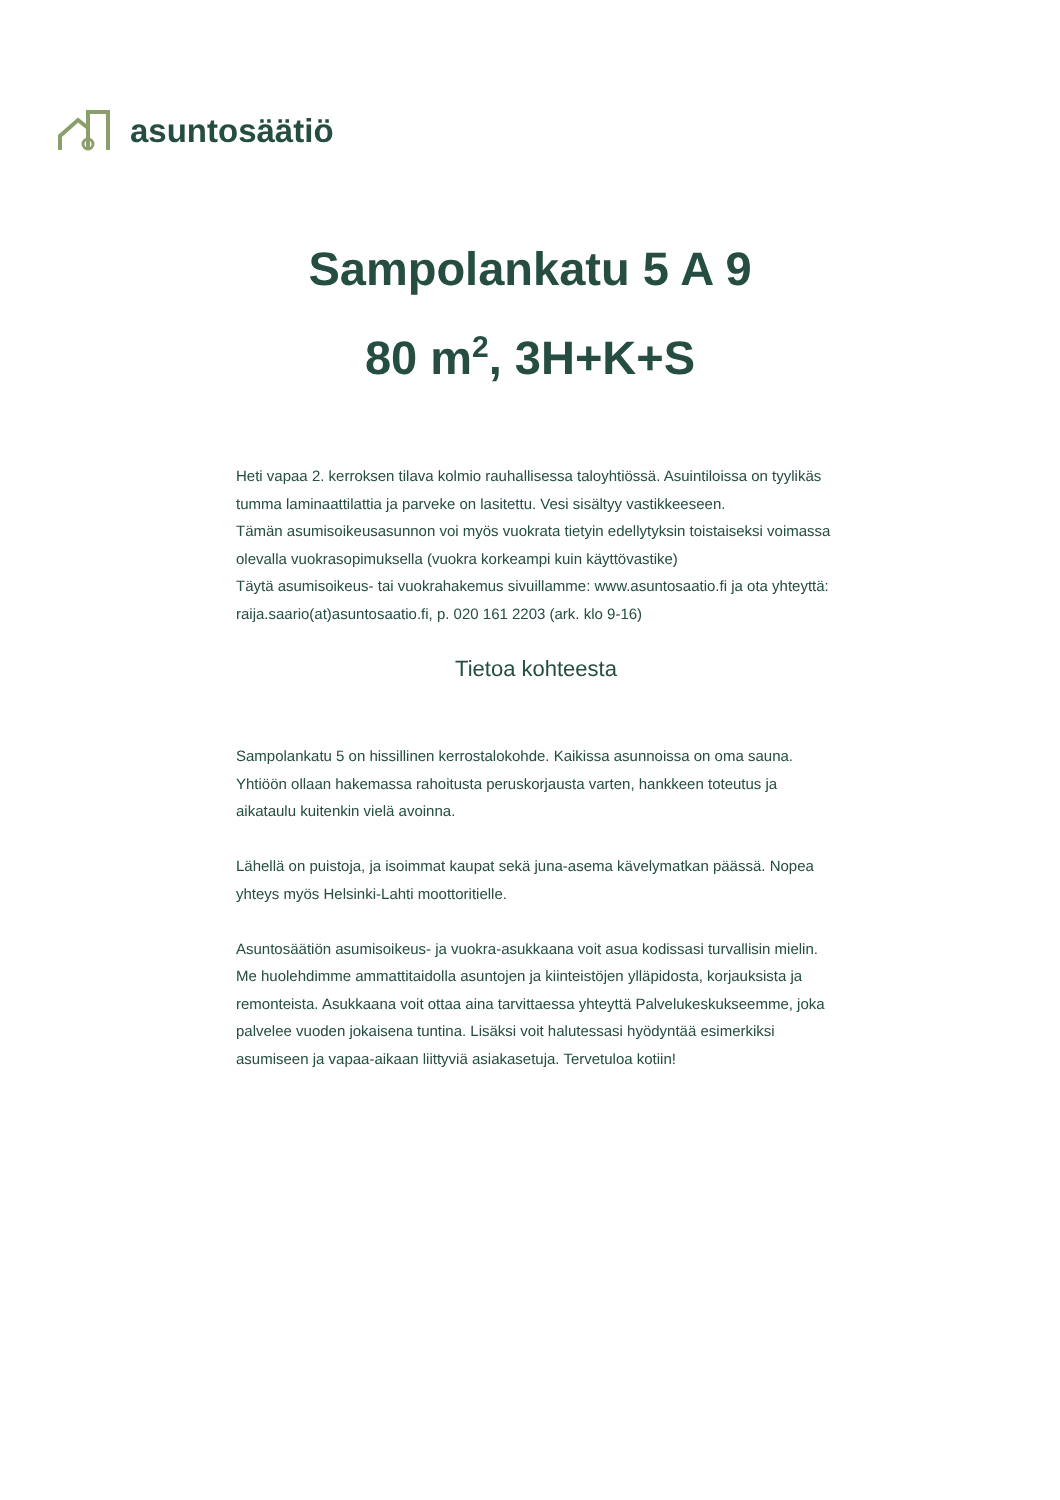asuntosäätiö
Sampolankatu 5 A 9
80 m<sup>2</sup>, 3H+K+S
Heti vapaa 2. kerroksen tilava kolmio rauhallisessa taloyhtiössä. Asuintiloissa on tyylikäs tumma laminaattilattia ja parveke on lasitettu. Vesi sisältyy vastikkeeseen.
Tämän asumisoikeusasunnon voi myös vuokrata tietyin edellytyksin toistaiseksi voimassa olevalla vuokrasopimuksella (vuokra korkeampi kuin käyttövastike)
Täytä asumisoikeus- tai vuokrahakemus sivuillamme: www.asuntosaatio.fi ja ota yhteyttä: raija.saario(at)asuntosaatio.fi, p. 020 161 2203 (ark. klo 9-16)
Tietoa kohteesta
Sampolankatu 5 on hissillinen kerrostalokohde. Kaikissa asunnoissa on oma sauna. Yhtiöön ollaan hakemassa rahoitusta peruskorjausta varten, hankkeen toteutus ja aikataulu kuitenkin vielä avoinna.
Lähellä on puistoja, ja isoimmat kaupat sekä juna-asema kävelymatkan päässä. Nopea yhteys myös Helsinki-Lahti moottoritielle.
Asuntosäätiön asumisoikeus- ja vuokra-asukkaana voit asua kodissasi turvallisin mielin. Me huolehdimme ammattitaidolla asuntojen ja kiinteistöjen ylläpidosta, korjauksista ja remonteista. Asukkaana voit ottaa aina tarvittaessa yhteyttä Palvelukeskukseemme, joka palvelee vuoden jokaisena tuntina. Lisäksi voit halutessasi hyödyntää esimerkiksi asumiseen ja vapaa-aikaan liittyviä asiakasetuja. Tervetuloa kotiin!